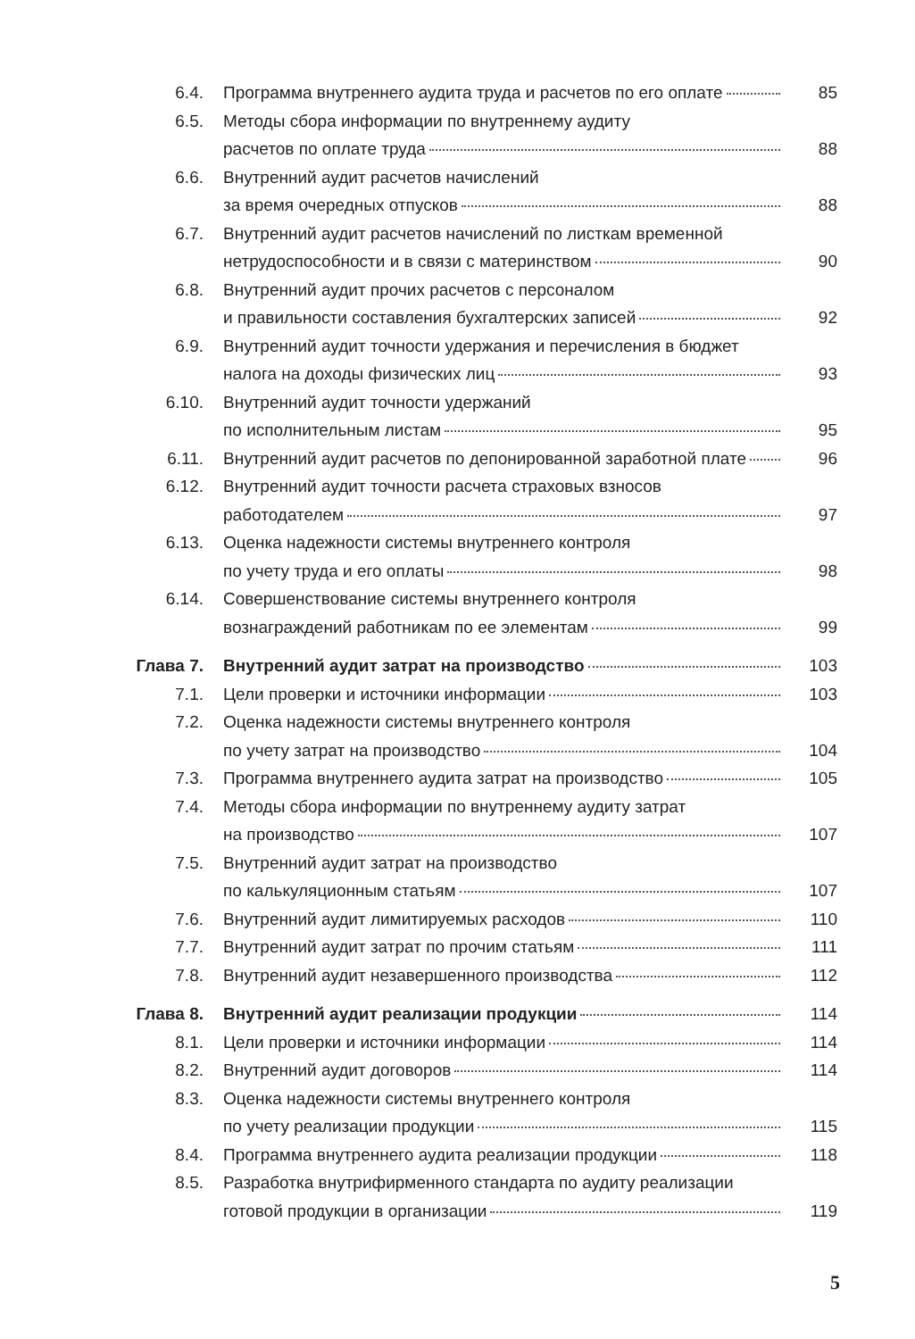| 6.4. | Программа внутреннего аудита труда и расчетов по его оплате | 85 |
| 6.5. | Методы сбора информации по внутреннему аудиту расчетов по оплате труда | 88 |
| 6.6. | Внутренний аудит расчетов начислений за время очередных отпусков | 88 |
| 6.7. | Внутренний аудит расчетов начислений по листкам временной нетрудоспособности и в связи с материнством | 90 |
| 6.8. | Внутренний аудит прочих расчетов с персоналом и правильности составления бухгалтерских записей | 92 |
| 6.9. | Внутренний аудит точности удержания и перечисления в бюджет налога на доходы физических лиц | 93 |
| 6.10. | Внутренний аудит точности удержаний по исполнительным листам | 95 |
| 6.11. | Внутренний аудит расчетов по депонированной заработной плате | 96 |
| 6.12. | Внутренний аудит точности расчета страховых взносов работодателем | 97 |
| 6.13. | Оценка надежности системы внутреннего контроля по учету труда и его оплаты | 98 |
| 6.14. | Совершенствование системы внутреннего контроля вознаграждений работникам по ее элементам | 99 |
| Глава 7. | Внутренний аудит затрат на производство | 103 |
| 7.1. | Цели проверки и источники информации | 103 |
| 7.2. | Оценка надежности системы внутреннего контроля по учету затрат на производство | 104 |
| 7.3. | Программа внутреннего аудита затрат на производство | 105 |
| 7.4. | Методы сбора информации по внутреннему аудиту затрат на производство | 107 |
| 7.5. | Внутренний аудит затрат на производство по калькуляционным статьям | 107 |
| 7.6. | Внутренний аудит лимитируемых расходов | 110 |
| 7.7. | Внутренний аудит затрат по прочим статьям | 111 |
| 7.8. | Внутренний аудит незавершенного производства | 112 |
| Глава 8. | Внутренний аудит реализации продукции | 114 |
| 8.1. | Цели проверки и источники информации | 114 |
| 8.2. | Внутренний аудит договоров | 114 |
| 8.3. | Оценка надежности системы внутреннего контроля по учету реализации продукции | 115 |
| 8.4. | Программа внутреннего аудита реализации продукции | 118 |
| 8.5. | Разработка внутрифирменного стандарта по аудиту реализации готовой продукции в организации | 119 |
5